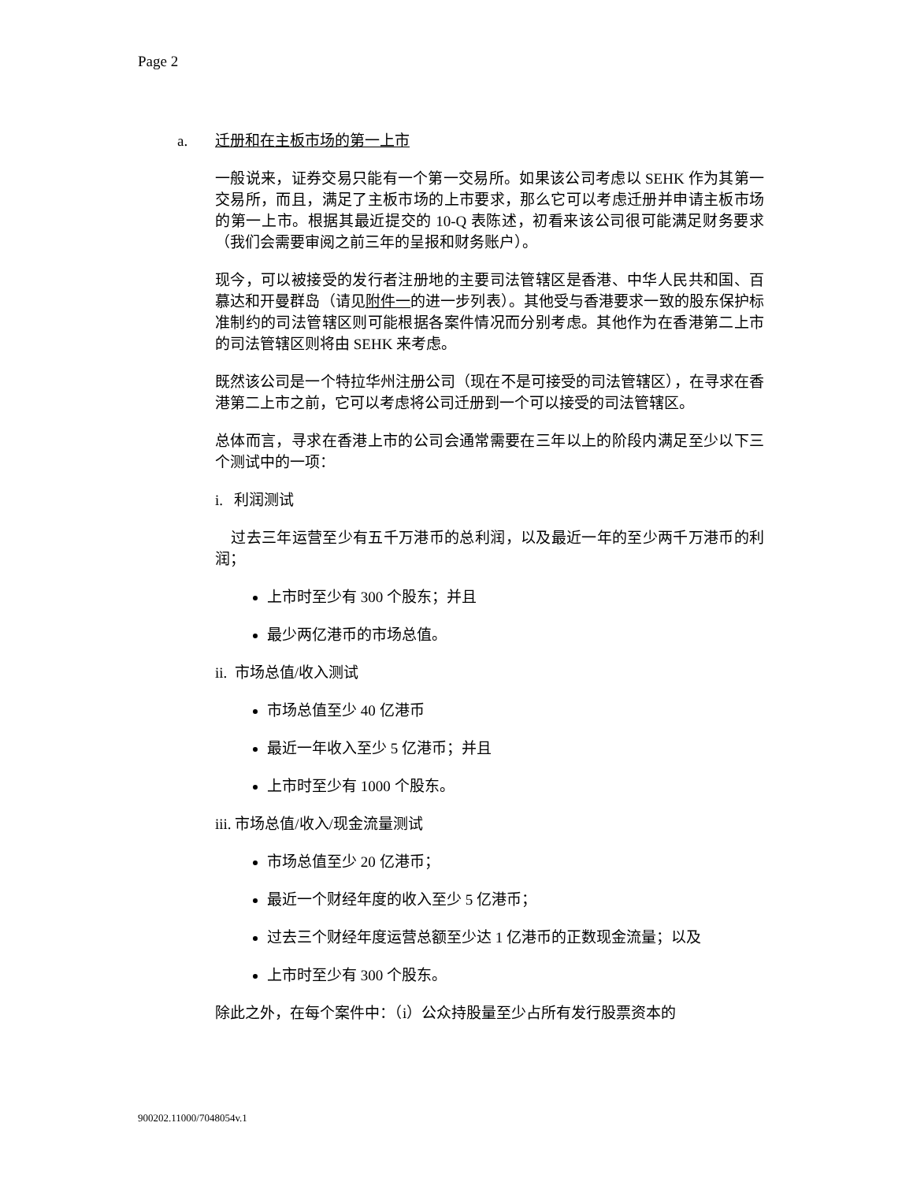Page 2
a. 迁册和在主板市场的第一上市
一般说来，证券交易只能有一个第一交易所。如果该公司考虑以 SEHK 作为其第一交易所，而且，满足了主板市场的上市要求，那么它可以考虑迁册并申请主板市场的第一上市。根据其最近提交的 10-Q 表陈述，初看来该公司很可能满足财务要求（我们会需要审阅之前三年的呈报和财务账户）。
现今，可以被接受的发行者注册地的主要司法管辖区是香港、中华人民共和国、百慕达和开曼群岛（请见附件一的进一步列表）。其他受与香港要求一致的股东保护标准制约的司法管辖区则可能根据各案件情况而分别考虑。其他作为在香港第二上市的司法管辖区则将由 SEHK 来考虑。
既然该公司是一个特拉华州注册公司（现在不是可接受的司法管辖区），在寻求在香港第二上市之前，它可以考虑将公司迁册到一个可以接受的司法管辖区。
总体而言，寻求在香港上市的公司会通常需要在三年以上的阶段内满足至少以下三个测试中的一项：
i. 利润测试
过去三年运营至少有五千万港币的总利润，以及最近一年的至少两千万港币的利润；
上市时至少有 300 个股东；并且
最少两亿港币的市场总值。
ii. 市场总值/收入测试
市场总值至少 40 亿港币
最近一年收入至少 5 亿港币；并且
上市时至少有 1000 个股东。
iii. 市场总值/收入/现金流量测试
市场总值至少 20 亿港币；
最近一个财经年度的收入至少 5 亿港币；
过去三个财经年度运营总额至少达 1 亿港币的正数现金流量；以及
上市时至少有 300 个股东。
除此之外，在每个案件中：（i）公众持股量至少占所有发行股票资本的
900202.11000/7048054v.1